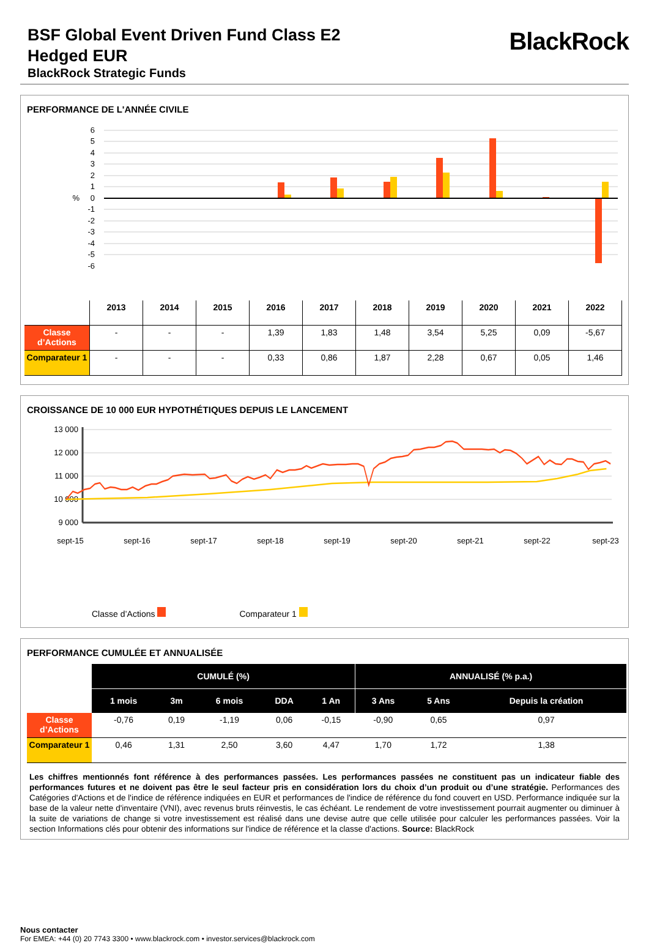BSF Global Event Driven Fund Class E2
Hedged EUR
BlackRock Strategic Funds
BlackRock
PERFORMANCE DE L'ANNÉE CIVILE
6
5
4
3
2
1
0
%
-1
-2
-3
-4
-5
-6
| | 2013 | 2014 | 2015 | 2016 | 2017 | 2018 | 2019 | 2020 | 2021 | 2022 |
| --- | --- | --- | --- | --- | --- | --- | --- | --- | --- | --- |
| Classe d’Actions | - | - | - | 1,39 | 1,83 | 1,48 | 3,54 | 5,25 | 0,09 | -5,67 |
| Comparateur 1 | - | - | - | 0,33 | 0,86 | 1,87 | 2,28 | 0,67 | 0,05 | 1,46 |
CROISSANCE DE 10 000 EUR HYPOTHÉTIQUES DEPUIS LE LANCEMENT
13 000
12 000
11 000
10 000
9 000
sept-15
sept-16
sept-17
sept-18
sept-19
sept-20
sept-21
sept-22
sept-23
Classe d’Actions Comparateur 1
PERFORMANCE CUMULÉE ET ANNUALISÉE
| | CUMULÉ (%) | | | | | ANNUALISÉ (% p.a.) | | |
| | 1 mois | 3m | 6 mois | DDA | 1 An | 3 Ans | 5 Ans | Depuis la création |
| Classe d’Actions | -0,76 | 0,19 | -1,19 | 0,06 | -0,15 | -0,90 | 0,65 | 0,97 |
| Comparateur 1 | 0,46 | 1,31 | 2,50 | 3,60 | 4,47 | 1,70 | 1,72 | 1,38 |
Les chiffres mentionnés font référence à des performances passées. Les performances passées ne constituent pas un indicateur fiable des performances futures et ne doivent pas être le seul facteur pris en considération lors du choix d’un produit ou d’une stratégie. Performances des Catégories d'Actions et de l'indice de référence indiquées en EUR et performances de l'indice de référence du fond couvert en USD. Performance indiquée sur la base de la valeur nette d'inventaire (VNI), avec revenus bruts réinvestis, le cas échéant. Le rendement de votre investissement pourrait augmenter ou diminuer à la suite de variations de change si votre investissement est réalisé dans une devise autre que celle utilisée pour calculer les performances passées. Voir la section Informations clés pour obtenir des informations sur l'indice de référence et la classe d'actions. Source: BlackRock
Nous contacter
For EMEA: +44 (0) 20 7743 3300 • www.blackrock.com • investor.services@blackrock.com